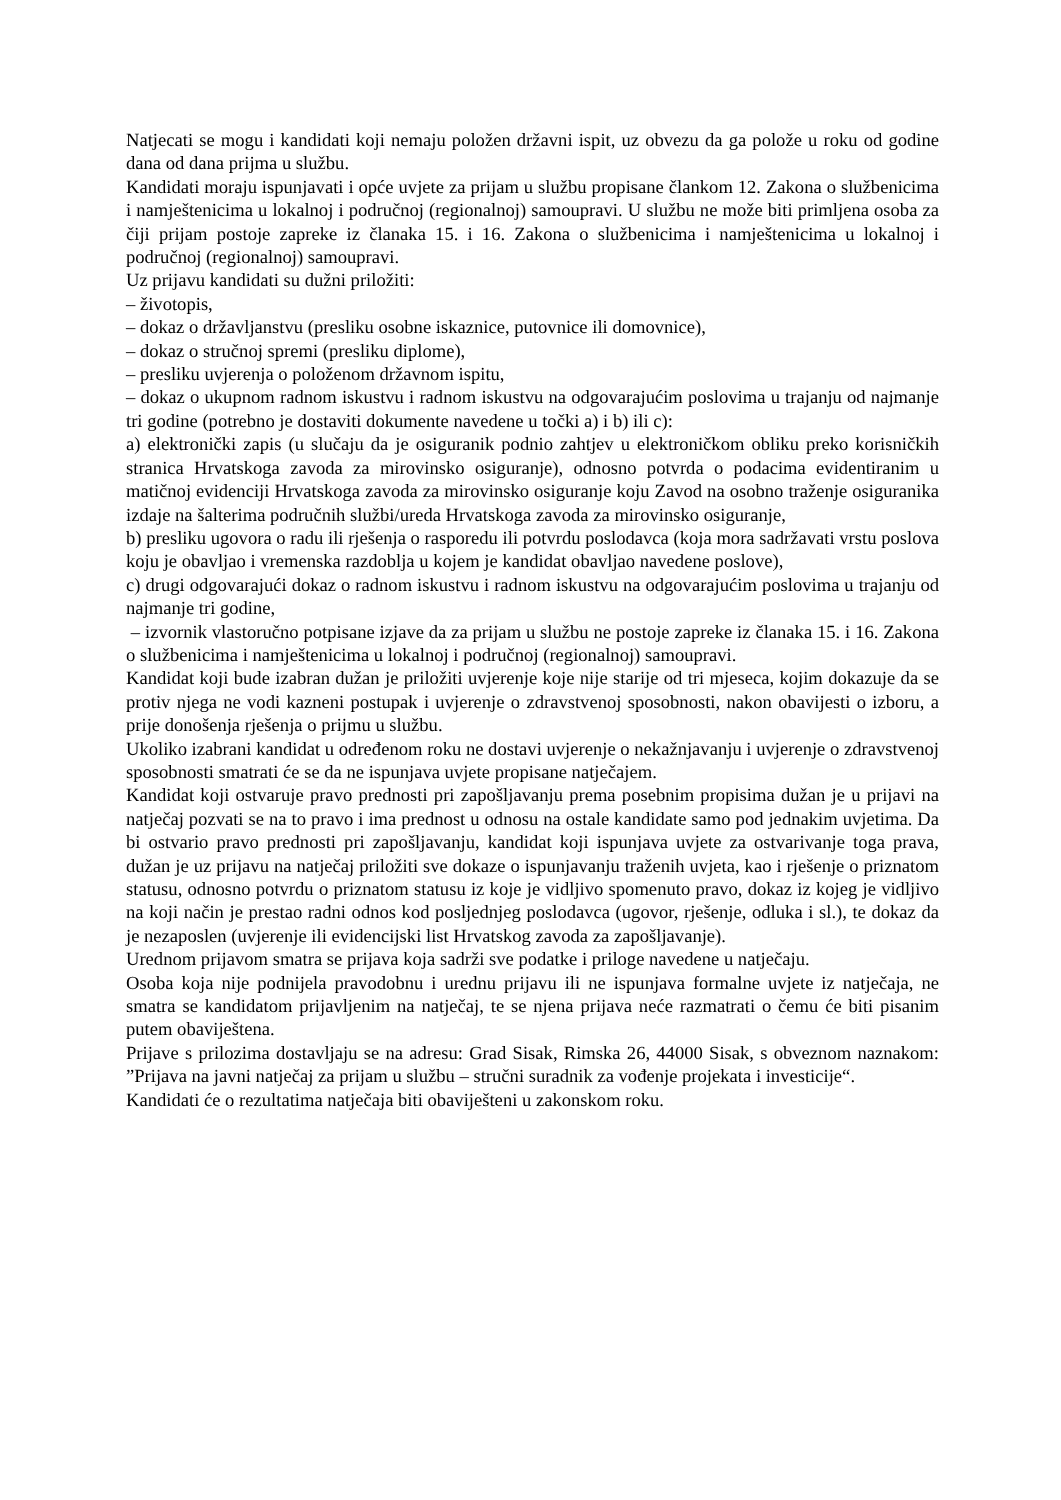Natjecati se mogu i kandidati koji nemaju položen državni ispit, uz obvezu da ga polože u roku od godine dana od dana prijma u službu.
Kandidati moraju ispunjavati i opće uvjete za prijam u službu propisane člankom 12. Zakona o službenicima i namještenicima u lokalnoj i područnoj (regionalnoj) samoupravi. U službu ne može biti primljena osoba za čiji prijam postoje zapreke iz članaka 15. i 16. Zakona o službenicima i namještenicima u lokalnoj i područnoj (regionalnoj) samoupravi.
Uz prijavu kandidati su dužni priložiti:
– životopis,
– dokaz o državljanstvu (presliku osobne iskaznice, putovnice ili domovnice),
– dokaz o stručnoj spremi (presliku diplome),
– presliku uvjerenja o položenom državnom ispitu,
– dokaz o ukupnom radnom iskustvu i radnom iskustvu na odgovarajućim poslovima u trajanju od najmanje tri godine (potrebno je dostaviti dokumente navedene u točki a) i b) ili c):
a) elektronički zapis (u slučaju da je osiguranik podnio zahtjev u elektroničkom obliku preko korisničkih stranica Hrvatskoga zavoda za mirovinsko osiguranje), odnosno potvrda o podacima evidentiranim u matičnoj evidenciji Hrvatskoga zavoda za mirovinsko osiguranje koju Zavod na osobno traženje osiguranika izdaje na šalterima područnih službi/ureda Hrvatskoga zavoda za mirovinsko osiguranje,
b) presliku ugovora o radu ili rješenja o rasporedu ili potvrdu poslodavca (koja mora sadržavati vrstu poslova koju je obavljao i vremenska razdoblja u kojem je kandidat obavljao navedene poslove),
c) drugi odgovarajući dokaz o radnom iskustvu i radnom iskustvu na odgovarajućim poslovima u trajanju od najmanje tri godine,
– izvornik vlastoručno potpisane izjave da za prijam u službu ne postoje zapreke iz članaka 15. i 16. Zakona o službenicima i namještenicima u lokalnoj i područnoj (regionalnoj) samoupravi.
Kandidat koji bude izabran dužan je priložiti uvjerenje koje nije starije od tri mjeseca, kojim dokazuje da se protiv njega ne vodi kazneni postupak i uvjerenje o zdravstvenoj sposobnosti, nakon obavijesti o izboru, a prije donošenja rješenja o prijmu u službu.
Ukoliko izabrani kandidat u određenom roku ne dostavi uvjerenje o nekažnjavanju i uvjerenje o zdravstvenoj sposobnosti smatrati će se da ne ispunjava uvjete propisane natječajem.
Kandidat koji ostvaruje pravo prednosti pri zapošljavanju prema posebnim propisima dužan je u prijavi na natječaj pozvati se na to pravo i ima prednost u odnosu na ostale kandidate samo pod jednakim uvjetima. Da bi ostvario pravo prednosti pri zapošljavanju, kandidat koji ispunjava uvjete za ostvarivanje toga prava, dužan je uz prijavu na natječaj priložiti sve dokaze o ispunjavanju traženih uvjeta, kao i rješenje o priznatom statusu, odnosno potvrdu o priznatom statusu iz koje je vidljivo spomenuto pravo, dokaz iz kojeg je vidljivo na koji način je prestao radni odnos kod posljednjeg poslodavca (ugovor, rješenje, odluka i sl.), te dokaz da je nezaposlen (uvjerenje ili evidencijski list Hrvatskog zavoda za zapošljavanje).
Urednom prijavom smatra se prijava koja sadrži sve podatke i priloge navedene u natječaju.
Osoba koja nije podnijela pravodobnu i urednu prijavu ili ne ispunjava formalne uvjete iz natječaja, ne smatra se kandidatom prijavljenim na natječaj, te se njena prijava neće razmatrati o čemu će biti pisanim putem obaviještena.
Prijave s prilozima dostavljaju se na adresu: Grad Sisak, Rimska 26, 44000 Sisak, s obveznom naznakom: ”Prijava na javni natječaj za prijam u službu – stručni suradnik za vođenje projekata i investicije“.
Kandidati će o rezultatima natječaja biti obaviješteni u zakonskom roku.